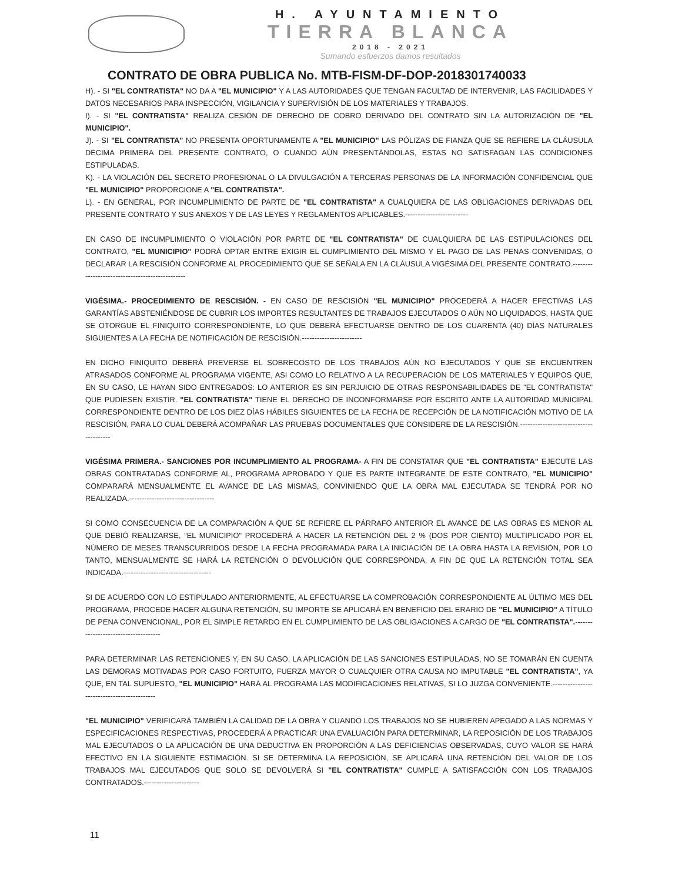H. AYUNTAMIENTO
TIERRA BLANCA
2018 - 2021
Sumando esfuerzos damos resultados
CONTRATO DE OBRA PUBLICA No. MTB-FISM-DF-DOP-2018301740033
H). - SI "EL CONTRATISTA" NO DA A "EL MUNICIPIO" Y A LAS AUTORIDADES QUE TENGAN FACULTAD DE INTERVENIR, LAS FACILIDADES Y DATOS NECESARIOS PARA INSPECCIÓN, VIGILANCIA Y SUPERVISIÓN DE LOS MATERIALES Y TRABAJOS.
I). - SI "EL CONTRATISTA" REALIZA CESIÓN DE DERECHO DE COBRO DERIVADO DEL CONTRATO SIN LA AUTORIZACIÓN DE "EL MUNICIPIO".
J). - SI "EL CONTRATISTA" NO PRESENTA OPORTUNAMENTE A "EL MUNICIPIO" LAS PÓLIZAS DE FIANZA QUE SE REFIERE LA CLÁUSULA DÉCIMA PRIMERA DEL PRESENTE CONTRATO, O CUANDO AÚN PRESENTÁNDOLAS, ESTAS NO SATISFAGAN LAS CONDICIONES ESTIPULADAS.
K). - LA VIOLACIÓN DEL SECRETO PROFESIONAL O LA DIVULGACIÓN A TERCERAS PERSONAS DE LA INFORMACIÓN CONFIDENCIAL QUE "EL MUNICIPIO" PROPORCIONE A "EL CONTRATISTA".
L). - EN GENERAL, POR INCUMPLIMIENTO DE PARTE DE "EL CONTRATISTA" A CUALQUIERA DE LAS OBLIGACIONES DERIVADAS DEL PRESENTE CONTRATO Y SUS ANEXOS Y DE LAS LEYES Y REGLAMENTOS APLICABLES.-------------------------
EN CASO DE INCUMPLIMIENTO O VIOLACIÓN POR PARTE DE "EL CONTRATISTA" DE CUALQUIERA DE LAS ESTIPULACIONES DEL CONTRATO, "EL MUNICIPIO" PODRÁ OPTAR ENTRE EXIGIR EL CUMPLIMIENTO DEL MISMO Y EL PAGO DE LAS PENAS CONVENIDAS, O DECLARAR LA RESCISIÓN CONFORME AL PROCEDIMIENTO QUE SE SEÑALA EN LA CLÁUSULA VIGÉSIMA DEL PRESENTE CONTRATO.------------------------------------------------
VIGÉSIMA.- PROCEDIMIENTO DE RESCISIÓN. - EN CASO DE RESCISIÓN "EL MUNICIPIO" PROCEDERÁ A HACER EFECTIVAS LAS GARANTÍAS ABSTENIÉNDOSE DE CUBRIR LOS IMPORTES RESULTANTES DE TRABAJOS EJECUTADOS O AÚN NO LIQUIDADOS, HASTA QUE SE OTORGUE EL FINIQUITO CORRESPONDIENTE, LO QUE DEBERÁ EFECTUARSE DENTRO DE LOS CUARENTA (40) DÍAS NATURALES SIGUIENTES A LA FECHA DE NOTIFICACIÓN DE RESCISIÓN.------------------------
EN DICHO FINIQUITO DEBERÁ PREVERSE EL SOBRECOSTO DE LOS TRABAJOS AÚN NO EJECUTADOS Y QUE SE ENCUENTREN ATRASADOS CONFORME AL PROGRAMA VIGENTE, ASI COMO LO RELATIVO A LA RECUPERACION DE LOS MATERIALES Y EQUIPOS QUE, EN SU CASO, LE HAYAN SIDO ENTREGADOS: LO ANTERIOR ES SIN PERJUICIO DE OTRAS RESPONSABILIDADES DE "EL CONTRATISTA" QUE PUDIESEN EXISTIR. "EL CONTRATISTA" TIENE EL DERECHO DE INCONFORMARSE POR ESCRITO ANTE LA AUTORIDAD MUNICIPAL CORRESPONDIENTE DENTRO DE LOS DIEZ DÍAS HÁBILES SIGUIENTES DE LA FECHA DE RECEPCIÓN DE LA NOTIFICACIÓN MOTIVO DE LA RESCISIÓN, PARA LO CUAL DEBERÁ ACOMPAÑAR LAS PRUEBAS DOCUMENTALES QUE CONSIDERE DE LA RESCISIÓN.---------------------------------------
VIGÉSIMA PRIMERA.- SANCIONES POR INCUMPLIMIENTO AL PROGRAMA- A FIN DE CONSTATAR QUE "EL CONTRATISTA" EJECUTE LAS OBRAS CONTRATADAS CONFORME AL, PROGRAMA APROBADO Y QUE ES PARTE INTEGRANTE DE ESTE CONTRATO, "EL MUNICIPIO" COMPARARÁ MENSUALMENTE EL AVANCE DE LAS MISMAS, CONVINIENDO QUE LA OBRA MAL EJECUTADA SE TENDRÁ POR NO REALIZADA.----------------------------------
SI COMO CONSECUENCIA DE LA COMPARACIÓN A QUE SE REFIERE EL PÁRRAFO ANTERIOR EL AVANCE DE LAS OBRAS ES MENOR AL QUE DEBIÓ REALIZARSE, "EL MUNICIPIO" PROCEDERÁ A HACER LA RETENCIÓN DEL 2 % (DOS POR CIENTO) MULTIPLICADO POR EL NÚMERO DE MESES TRANSCURRIDOS DESDE LA FECHA PROGRAMADA PARA LA INICIACIÓN DE LA OBRA HASTA LA REVISIÓN, POR LO TANTO, MENSUALMENTE SE HARÁ LA RETENCIÓN O DEVOLUCIÓN QUE CORRESPONDA, A FIN DE QUE LA RETENCIÓN TOTAL SEA INDICADA.-----------------------------------
SI DE ACUERDO CON LO ESTIPULADO ANTERIORMENTE, AL EFECTUARSE LA COMPROBACIÓN CORRESPONDIENTE AL ÚLTIMO MES DEL PROGRAMA, PROCEDE HACER ALGUNA RETENCIÓN, SU IMPORTE SE APLICARÁ EN BENEFICIO DEL ERARIO DE "EL MUNICIPIO" A TÍTULO DE PENA CONVENCIONAL, POR EL SIMPLE RETARDO EN EL CUMPLIMIENTO DE LAS OBLIGACIONES A CARGO DE "EL CONTRATISTA".-------------------------------------
PARA DETERMINAR LAS RETENCIONES Y, EN SU CASO, LA APLICACIÓN DE LAS SANCIONES ESTIPULADAS, NO SE TOMARÁN EN CUENTA LAS DEMORAS MOTIVADAS POR CASO FORTUITO, FUERZA MAYOR O CUALQUIER OTRA CAUSA NO IMPUTABLE "EL CONTRATISTA", YA QUE, EN TAL SUPUESTO, "EL MUNICIPIO" HARÁ AL PROGRAMA LAS MODIFICACIONES RELATIVAS, SI LO JUZGA CONVENIENTE.--------------------------------------------
"EL MUNICIPIO" VERIFICARÁ TAMBIÉN LA CALIDAD DE LA OBRA Y CUANDO LOS TRABAJOS NO SE HUBIEREN APEGADO A LAS NORMAS Y ESPECIFICACIONES RESPECTIVAS, PROCEDERÁ A PRACTICAR UNA EVALUACIÓN PARA DETERMINAR, LA REPOSICIÓN DE LOS TRABAJOS MAL EJECUTADOS O LA APLICACIÓN DE UNA DEDUCTIVA EN PROPORCIÓN A LAS DEFICIENCIAS OBSERVADAS, CUYO VALOR SE HARÁ EFECTIVO EN LA SIGUIENTE ESTIMACIÓN. SI SE DETERMINA LA REPOSICIÓN, SE APLICARÁ UNA RETENCIÓN DEL VALOR DE LOS TRABAJOS MAL EJECUTADOS QUE SOLO SE DEVOLVERÁ SI "EL CONTRATISTA" CUMPLE A SATISFACCIÓN CON LOS TRABAJOS CONTRATADOS.----------------------
11